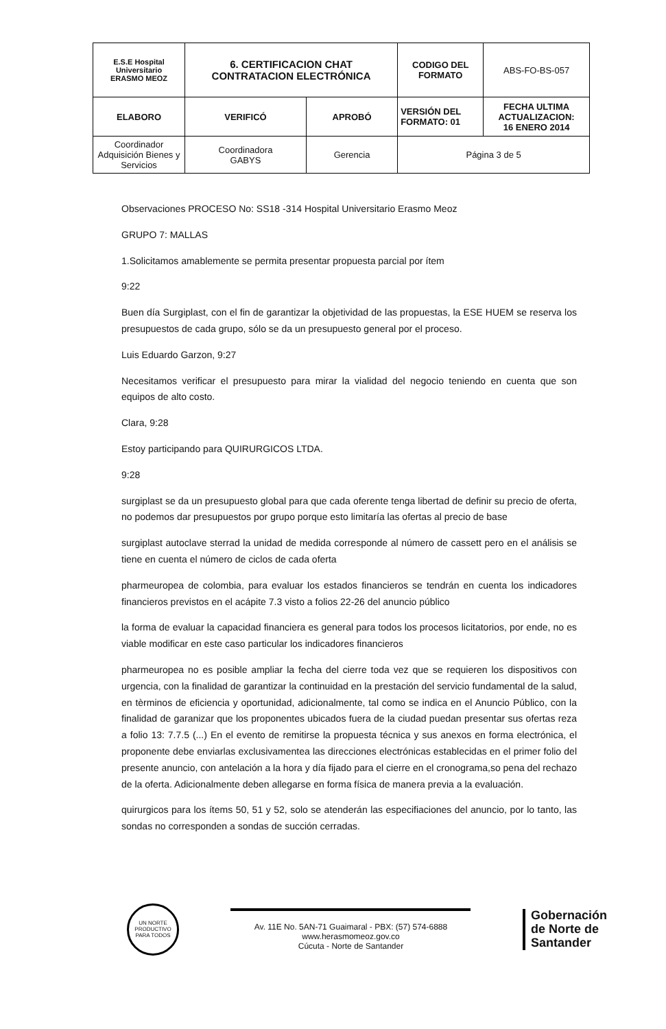| E.S.E Hospital Universitario ERASMO MEOZ | 6. CERTIFICACION CHAT CONTRATACION ELECTRÓNICA | | CODIGO DEL FORMATO | ABS-FO-BS-057 |
| ELABORO | VERIFICÓ | APROBÓ | VERSIÓN DEL FORMATO: 01 | FECHA ULTIMA ACTUALIZACION: 16 ENERO 2014 |
| Coordinador Adquisición Bienes y Servicios | Coordinadora GABYS | Gerencia | Página 3 de 5 | |
Observaciones PROCESO No: SS18 -314 Hospital Universitario Erasmo Meoz
GRUPO 7: MALLAS
1.Solicitamos amablemente se permita presentar propuesta parcial por ítem
9:22
Buen día Surgiplast, con el fin de garantizar la objetividad de las propuestas, la ESE HUEM se reserva los presupuestos de cada grupo, sólo se da un presupuesto general por el proceso.
Luis Eduardo Garzon, 9:27
Necesitamos verificar el presupuesto para mirar la vialidad del negocio teniendo en cuenta que son equipos de alto costo.
Clara, 9:28
Estoy participando para QUIRURGICOS LTDA.
9:28
surgiplast se da un presupuesto global para que cada oferente tenga libertad de definir su precio de oferta, no podemos dar presupuestos por grupo porque esto limitaría las ofertas al precio de base
surgiplast autoclave sterrad la unidad de medida corresponde al número de cassett pero en el análisis se tiene en cuenta el número de ciclos de cada oferta
pharmeuropea de colombia, para evaluar los estados financieros se tendrán en cuenta los indicadores financieros previstos en el acápite 7.3 visto a folios 22-26 del anuncio público
la forma de evaluar la capacidad financiera es general para todos los procesos licitatorios, por ende, no es viable modificar en este caso particular los indicadores financieros
pharmeuropea no es posible ampliar la fecha del cierre toda vez que se requieren los dispositivos con urgencia, con la finalidad de garantizar la continuidad en la prestación del servicio fundamental de la salud, en tèrminos de eficiencia y oportunidad, adicionalmente, tal como se indica en el Anuncio Público, con la finalidad de garanizar que los proponentes ubicados fuera de la ciudad puedan presentar sus ofertas reza a folio 13: 7.7.5 (...) En el evento de remitirse la propuesta técnica y sus anexos en forma electrónica, el proponente debe enviarlas exclusivamentea las direcciones electrónicas establecidas en el primer folio del presente anuncio, con antelación a la hora y día fijado para el cierre en el cronograma,so pena del rechazo de la oferta. Adicionalmente deben allegarse en forma física de manera previa a la evaluación.
quirurgicos para los ítems 50, 51 y 52, solo se atenderán las especifiaciones del anuncio, por lo tanto, las sondas no corresponden a sondas de succión cerradas.
UN NORTE PRODUCTIVO PARA TODOS
Av. 11E No. 5AN-71 Guaimaral - PBX: (57) 574-6888
www.herasmomeoz.gov.co
Cúcuta - Norte de Santander
Gobernación
de Norte de
Santander